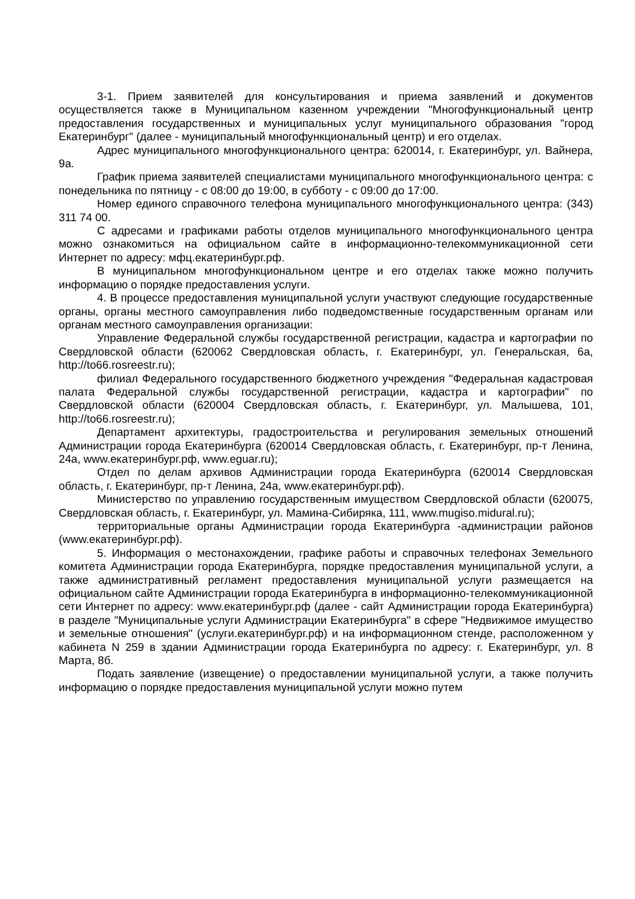3-1. Прием заявителей для консультирования и приема заявлений и документов осуществляется также в Муниципальном казенном учреждении "Многофункциональный центр предоставления государственных и муниципальных услуг муниципального образования "город Екатеринбург" (далее - муниципальный многофункциональный центр) и его отделах.
Адрес муниципального многофункционального центра: 620014, г. Екатеринбург, ул. Вайнера, 9а.
График приема заявителей специалистами муниципального многофункционального центра: с понедельника по пятницу - с 08:00 до 19:00, в субботу - с 09:00 до 17:00.
Номер единого справочного телефона муниципального многофункционального центра: (343) 311 74 00.
С адресами и графиками работы отделов муниципального многофункционального центра можно ознакомиться на официальном сайте в информационно-телекоммуникационной сети Интернет по адресу: мфц.екатеринбург.рф.
В муниципальном многофункциональном центре и его отделах также можно получить информацию о порядке предоставления услуги.
4. В процессе предоставления муниципальной услуги участвуют следующие государственные органы, органы местного самоуправления либо подведомственные государственным органам или органам местного самоуправления организации:
Управление Федеральной службы государственной регистрации, кадастра и картографии по Свердловской области (620062 Свердловская область, г. Екатеринбург, ул. Генеральская, 6а, http://to66.rosreestr.ru);
филиал Федерального государственного бюджетного учреждения "Федеральная кадастровая палата Федеральной службы государственной регистрации, кадастра и картографии" по Свердловской области (620004 Свердловская область, г. Екатеринбург, ул. Малышева, 101, http://to66.rosreestr.ru);
Департамент архитектуры, градостроительства и регулирования земельных отношений Администрации города Екатеринбурга (620014 Свердловская область, г. Екатеринбург, пр-т Ленина, 24а, www.екатеринбург.рф, www.eguar.ru);
Отдел по делам архивов Администрации города Екатеринбурга (620014 Свердловская область, г. Екатеринбург, пр-т Ленина, 24а, www.екатеринбург.рф).
Министерство по управлению государственным имуществом Свердловской области (620075, Свердловская область, г. Екатеринбург, ул. Мамина-Сибиряка, 111, www.mugiso.midural.ru);
территориальные органы Администрации города Екатеринбурга -администрации районов (www.екатеринбург.рф).
5. Информация о местонахождении, графике работы и справочных телефонах Земельного комитета Администрации города Екатеринбурга, порядке предоставления муниципальной услуги, а также административный регламент предоставления муниципальной услуги размещается на официальном сайте Администрации города Екатеринбурга в информационно-телекоммуникационной сети Интернет по адресу: www.екатеринбург.рф (далее - сайт Администрации города Екатеринбурга) в разделе "Муниципальные услуги Администрации Екатеринбурга" в сфере "Недвижимое имущество и земельные отношения" (услуги.екатеринбург.рф) и на информационном стенде, расположенном у кабинета N 259 в здании Администрации города Екатеринбурга по адресу: г. Екатеринбург, ул. 8 Марта, 8б.
Подать заявление (извещение) о предоставлении муниципальной услуги, а также получить информацию о порядке предоставления муниципальной услуги можно путем